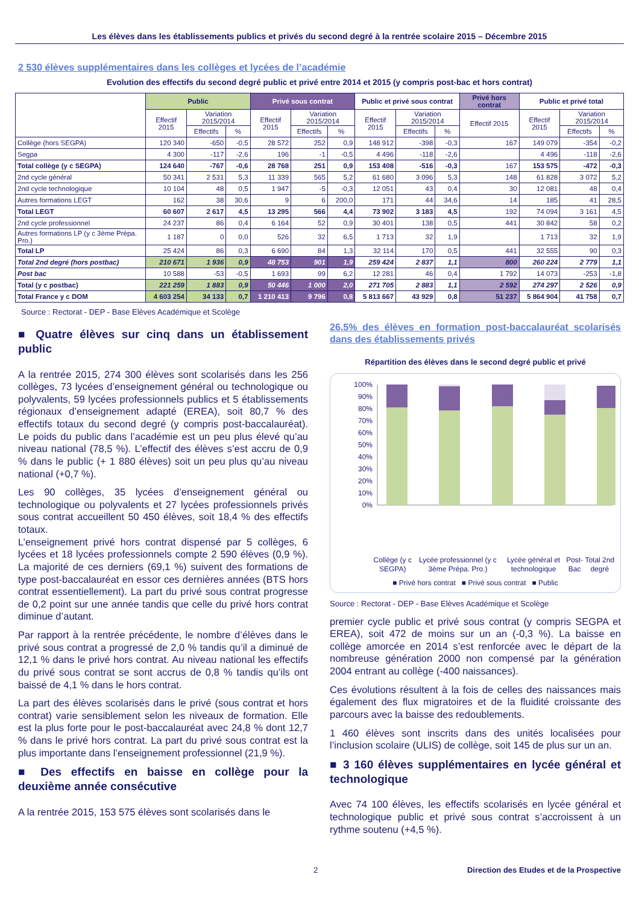Les élèves dans les établissements publics et privés du second degré à la rentrée scolaire 2015 – Décembre 2015
2 530 élèves supplémentaires dans les collèges et lycées de l’académie
Evolution des effectifs du second degré public et privé entre 2014 et 2015 (y compris post-bac et hors contrat)
| | Public | | | Privé sous contrat | | | Public et privé sous contrat | | | Privé hors contrat | Public et privé total | | |
| --- | --- | --- | --- | --- | --- | --- | --- | --- | --- | --- | --- | --- | --- |
| | Effectif 2015 | Variation 2015/2014 | | Effectif 2015 | Variation 2015/2014 | | Effectif 2015 | Variation 2015/2014 | | Effectif 2015 | Effectif 2015 | Variation 2015/2014 | |
| | | Effectifs | % | | Effectifs | % | | Effectifs | % | | | Effectifs | % |
| Collège (hors SEGPA) | 120 340 | -650 | -0,5 | 28 572 | 252 | 0,9 | 148 912 | -398 | -0,3 | 167 | 149 079 | -354 | -0,2 |
| Segpa | 4 300 | -117 | -2,6 | 196 | -1 | -0,5 | 4 496 | -118 | -2,6 | | 4 496 | -118 | -2,6 |
| Total collège (y c SEGPA) | 124 640 | -767 | -0,6 | 28 768 | 251 | 0,9 | 153 408 | -516 | -0,3 | 167 | 153 575 | -472 | -0,3 |
| 2nd cycle général | 50 341 | 2 531 | 5,3 | 11 339 | 565 | 5,2 | 61 680 | 3 096 | 5,3 | 148 | 61 828 | 3 072 | 5,2 |
| 2nd cycle technologique | 10 104 | 48 | 0,5 | 1 947 | -5 | -0,3 | 12 051 | 43 | 0,4 | 30 | 12 081 | 48 | 0,4 |
| Autres formations LEGT | 162 | 38 | 30,6 | 9 | 6 | 200,0 | 171 | 44 | 34,6 | 14 | 185 | 41 | 28,5 |
| Total LEGT | 60 607 | 2 617 | 4,5 | 13 295 | 566 | 4,4 | 73 902 | 3 183 | 4,5 | 192 | 74 094 | 3 161 | 4,5 |
| 2nd cycle professionnel | 24 237 | 86 | 0,4 | 6 164 | 52 | 0,9 | 30 401 | 138 | 0,5 | 441 | 30 842 | 58 | 0,2 |
| Autres formations LP (y c 3ème Prépa. Pro.) | 1 187 | 0 | 0,0 | 526 | 32 | 6,5 | 1 713 | 32 | 1,9 | | 1 713 | 32 | 1,9 |
| Total LP | 25 424 | 86 | 0,3 | 6 690 | 84 | 1,3 | 32 114 | 170 | 0,5 | 441 | 32 555 | 90 | 0,3 |
| Total 2nd degré (hors postbac) | 210 671 | 1 936 | 0,9 | 48 753 | 901 | 1,9 | 259 424 | 2 837 | 1,1 | 800 | 260 224 | 2 779 | 1,1 |
| Post bac | 10 588 | -53 | -0,5 | 1 693 | 99 | 6,2 | 12 281 | 46 | 0,4 | 1 792 | 14 073 | -253 | -1,8 |
| Total (y c postbac) | 221 259 | 1 883 | 0,9 | 50 446 | 1 000 | 2,0 | 271 705 | 2 883 | 1,1 | 2 592 | 274 297 | 2 526 | 0,9 |
| Total France y c DOM | 4 603 254 | 34 133 | 0,7 | 1 210 413 | 9 796 | 0,8 | 5 813 667 | 43 929 | 0,8 | 51 237 | 5 864 904 | 41 758 | 0,7 |
Source : Rectorat - DEP - Base Elèves Académique et Scolège
■ Quatre élèves sur cinq dans un établissement public
A la rentrée 2015, 274 300 élèves sont scolarisés dans les 256 collèges, 73 lycées d’enseignement général ou technologique ou polyvalents, 59 lycées professionnels publics et 5 établissements régionaux d’enseignement adapté (EREA), soit 80,7 % des effectifs totaux du second degré (y compris post-baccalauréat). Le poids du public dans l’académie est un peu plus élevé qu’au niveau national (78,5 %). L’effectif des élèves s’est accru de 0,9 % dans le public (+ 1 880 élèves) soit un peu plus qu’au niveau national (+0,7 %).
Les 90 collèges, 35 lycées d’enseignement général ou technologique ou polyvalents et 27 lycées professionnels privés sous contrat accueillent 50 450 élèves, soit 18,4 % des effectifs totaux.
L’enseignement privé hors contrat dispensé par 5 collèges, 6 lycées et 18 lycées professionnels compte 2 590 élèves (0,9 %). La majorité de ces derniers (69,1 %) suivent des formations de type post-baccalauréat en essor ces dernières années (BTS hors contrat essentiellement). La part du privé sous contrat progresse de 0,2 point sur une année tandis que celle du privé hors contrat diminue d’autant.
Par rapport à la rentrée précédente, le nombre d’élèves dans le privé sous contrat a progressé de 2,0 % tandis qu’il a diminué de 12,1 % dans le privé hors contrat. Au niveau national les effectifs du privé sous contrat se sont accrus de 0,8 % tandis qu’ils ont baissé de 4,1 % dans le hors contrat.
La part des élèves scolarisés dans le privé (sous contrat et hors contrat) varie sensiblement selon les niveaux de formation. Elle est la plus forte pour le post-baccalauréat avec 24,8 % dont 12,7 % dans le privé hors contrat. La part du privé sous contrat est la plus importante dans l’enseignement professionnel (21,9 %).
■ Des effectifs en baisse en collège pour la deuxième année consécutive
A la rentrée 2015, 153 575 élèves sont scolarisés dans le
26,5% des élèves en formation post-baccalauréat scolarisés dans des établissements privés
Répartition des élèves dans le second degré public et privé
100%
90%
80%
70%
60%
50%
40%
30%
20%
10%
0%
Collège (y c SEGPA) Lycée professionnel (y c 3ème Prépa. Pro.) Lycée général et technologique Post-Bac Total 2nd degré
■ Privé hors contrat ■ Privé sous contrat ■ Public
Source : Rectorat - DEP - Base Elèves Académique et Scolège
premier cycle public et privé sous contrat (y compris SEGPA et EREA), soit 472 de moins sur un an (-0,3 %). La baisse en collège amorcée en 2014 s’est renforcée avec le départ de la nombreuse génération 2000 non compensé par la génération 2004 entrant au collège (-400 naissances).
Ces évolutions résultent à la fois de celles des naissances mais également des flux migratoires et de la fluidité croissante des parcours avec la baisse des redoublements.
1 460 élèves sont inscrits dans des unités localisées pour l’inclusion scolaire (ULIS) de collège, soit 145 de plus sur un an.
■ 3 160 élèves supplémentaires en lycée général et technologique
Avec 74 100 élèves, les effectifs scolarisés en lycée général et technologique public et privé sous contrat s’accroissent à un rythme soutenu (+4,5 %).
2 Direction des Etudes et de la Prospective